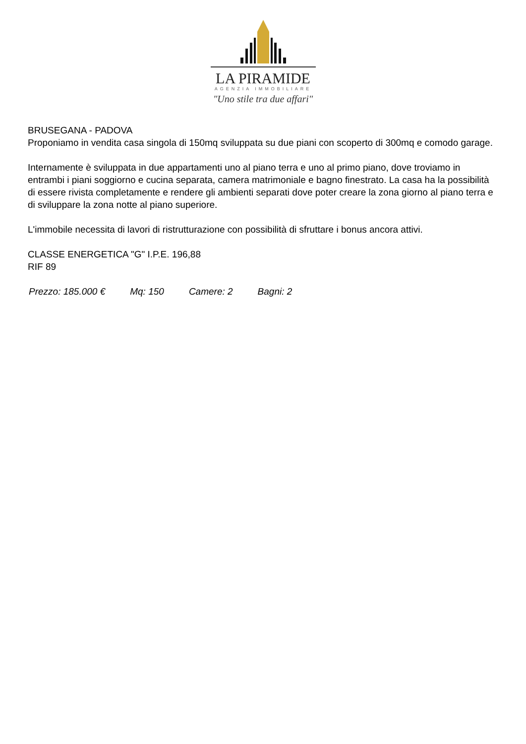LA PIRAMIDE
AGENZIA IMMOBILIARE
"Uno stile tra due affari"
BRUSEGANA - PADOVA
Proponiamo in vendita casa singola di 150mq sviluppata su due piani con scoperto di 300mq e comodo garage.
Internamente è sviluppata in due appartamenti uno al piano terra e uno al primo piano, dove troviamo in entrambi i piani soggiorno e cucina separata, camera matrimoniale e bagno finestrato. La casa ha la possibilità di essere rivista completamente e rendere gli ambienti separati dove poter creare la zona giorno al piano terra e di sviluppare la zona notte al piano superiore.
L'immobile necessita di lavori di ristrutturazione con possibilità di sfruttare i bonus ancora attivi.
CLASSE ENERGETICA "G" I.P.E. 196,88
RIF 89
Prezzo: 185.000 € Mq: 150 Camere: 2 Bagni: 2